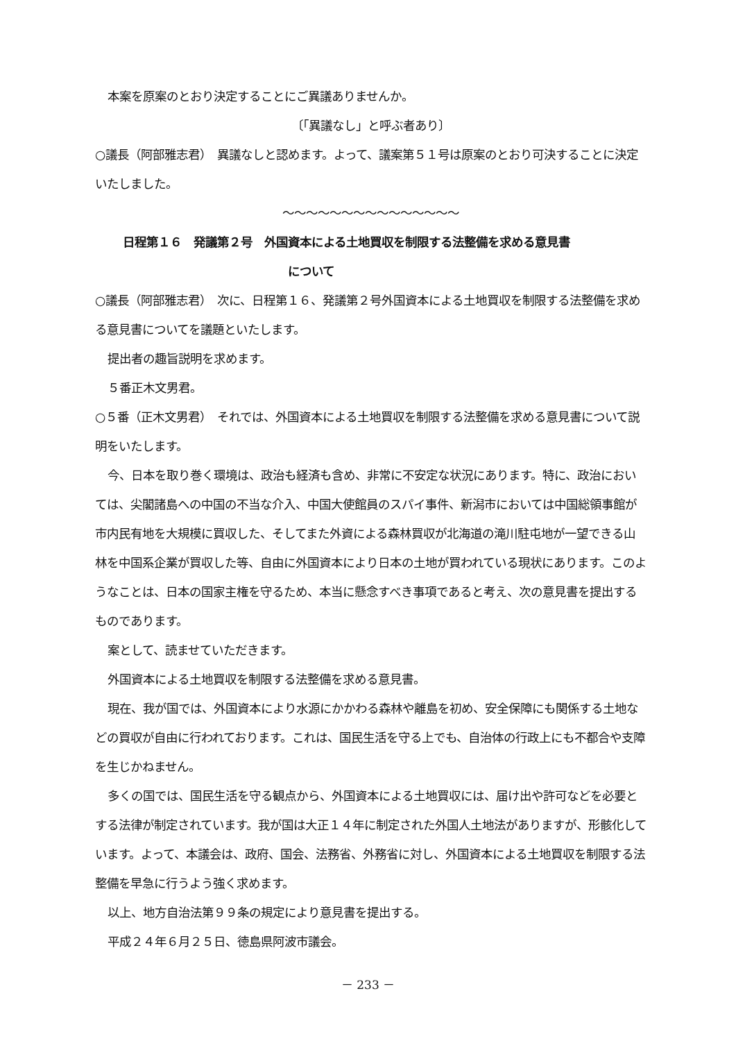本案を原案のとおり決定することにご異議ありませんか。
〔「異議なし」と呼ぶ者あり〕
○議長（阿部雅志君）　異議なしと認めます。よって、議案第５１号は原案のとおり可決することに決定いたしました。
～～～～～～～～～～～～～～～
日程第１６　発議第２号　外国資本による土地買収を制限する法整備を求める意見書
について
○議長（阿部雅志君）　次に、日程第１６、発議第２号外国資本による土地買収を制限する法整備を求める意見書についてを議題といたします。
提出者の趣旨説明を求めます。
５番正木文男君。
○５番（正木文男君）　それでは、外国資本による土地買収を制限する法整備を求める意見書について説明をいたします。
今、日本を取り巻く環境は、政治も経済も含め、非常に不安定な状況にあります。特に、政治においては、尖閣諸島への中国の不当な介入、中国大使館員のスパイ事件、新潟市においては中国総領事館が市内民有地を大規模に買収した、そしてまた外資による森林買収が北海道の滝川駐屯地が一望できる山林を中国系企業が買収した等、自由に外国資本により日本の土地が買われている現状にあります。このようなことは、日本の国家主権を守るため、本当に懸念すべき事項であると考え、次の意見書を提出するものであります。
案として、読ませていただきます。
外国資本による土地買収を制限する法整備を求める意見書。
現在、我が国では、外国資本により水源にかかわる森林や離島を初め、安全保障にも関係する土地などの買収が自由に行われております。これは、国民生活を守る上でも、自治体の行政上にも不都合や支障を生じかねません。
多くの国では、国民生活を守る観点から、外国資本による土地買収には、届け出や許可などを必要とする法律が制定されています。我が国は大正１４年に制定された外国人土地法がありますが、形骸化しています。よって、本議会は、政府、国会、法務省、外務省に対し、外国資本による土地買収を制限する法整備を早急に行うよう強く求めます。
以上、地方自治法第９９条の規定により意見書を提出する。
平成２４年６月２５日、徳島県阿波市議会。
－ 233 －